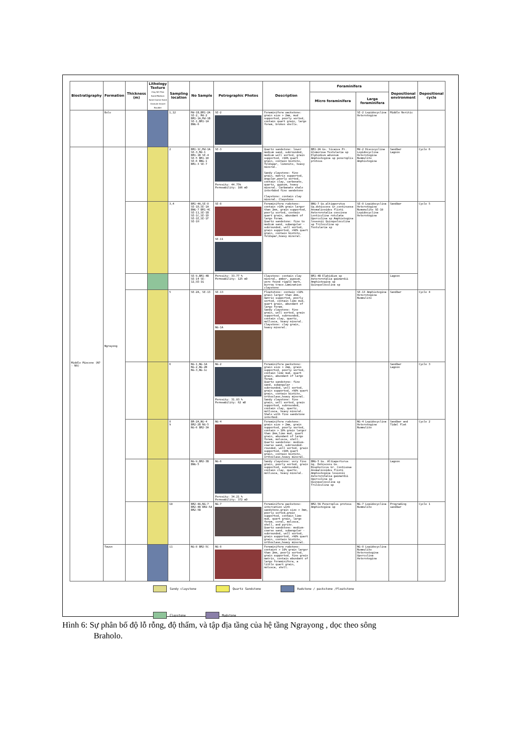| Biostratigraphy | Formation | Thickness (m) | Lithology Texture Clay Silt Fine Sand Medium Sand Coarse Sand Granule Gravel Boulder | Sampling location | No Sample | Petrographic Photos | Description | Foraminifera | | Depositional environment | Depositional cycle |
| --- | --- | --- | --- | --- | --- | --- | --- | --- | --- | --- | --- |
| | | | | | | | | Micro foraminifera | Large foraminifera | | |
| | Bulu | | | 1,12 | Md-1B,BR1-2A SE-2, Md-2 BR1-1A,Md-1B SE-1,BR1-1A BNG-6 | SE-2 | Foraminifera wackstone: grain size > 2mm, mud supported, poorly sorted, contain quart grain, large foram, broken shells. | | SE-2 Lepidocyclina Heterotegina | Middle Neritic | |
| Middle Miocene (N7 - N9) | Ngrayong | | | 2 | BR1-1C,Md-1A SE-3,Md-1 BR1-1B SE-4 SE-5 BR1-1D SE-6 BNG-1 BR1-3 SE-7 | SE-3 Porosity: 44.75% Permeability: 106 mD | Quartz sandstone: lower medium sand, subrounded, medium well sorted, grain supported, >90% quart grain, contain biotite, feldspar, limonite, heavy mineral. Sandy claystone: fine grain, matrix supported, angular,poorly sorted, contain clay, carbonate, quartz, gypsum, heavy mineral. Carbanate shale interbded fine sandstone Claystone: contain clay mineral. Claystone | BR1-2A Gs. Sicanus Pr. Glomerosa Textularia sp Elphidium advenum Amphistegina sp peneroplis proteus | Md-2 Discocyclina Lepidocyclina Heterotegina Nummulite Amphistegina | Sandbar Lagoon | Cycle 6 |
| | | | | 3,4 | BR1-4A,SE-8 SE-1D,SE-1A BNG-7 BR1-4C SE-11,SE-1B SE-1C,SE-1D SE-1E,SE-1F SE-1H | SE-8 SE-11 | Foraminifera rudstone: contain >10% grain larger than 2mm, grain supported, poorly sorted, contain quart grain, abundant of large foram. Quartz sandstone: fine to medium sand, subangular -subrounded, well sorted, grain supported, >90% quart grain, contain biotite, feldspar,heavy mineral. | BNG-7 Gs.altiaperutus Gq.dehiscens Gr.continuosa Anomalinoides flinti Asterorotalia concinna Lenticulina rotulata Operculina sp Amphistegina lessonii Quinqueloculina sp Triloculina sp Textularia sp | SE-8 Lepidocyclina Heterotegina Numemulite SE-10 Lepidocyclina Heterotegina | Sandbar | Cycle 5 |
| | | | | | SE-9,BR1-4B SE-14 SE-12,SE-1G | Porosity: 33.77 % Permeability: 125 mD | Claystone: contain clay mineral, amber, gypsum, were found ripple mark, burrow trace.Lamination claystone | BR1-4B Elphidium sp Asterorotalia gaimardii Amphistegina sp Quinqueloculina sp | | Lagoon | |
| | | | | 5 | SE-2A, SE-13 | SE-13 NG-1A | Floatstone: contain >10% grain larger than 2mm, matrix supported, poorly sorted, contain lime mud, quart grain, abundant of large foram. Sandy claystone: fine grain, well sorted, grain supported, subrounded, contain clay, quartz, mollusca, heavy mineral. Claystone: clay grain, heavy mineral. | | SE-13 Amphistegina Heterotegina Nummulite | Sandbar | Cycle 4 |
| | | | | 6 | NG-1,NG-1A NG-2,NG-2B NG-3,NG-1c | NG-2 Porosity: 31.03 % Permeability: 62 mD | Foraminifera packstone: grain size > 2mm, grain supported, poorly sorted, contain lime mud, quart grain, abundant of large foram. Quartz sandstone: fine sand, subangular - subrounded, well sorted, grain supported, >90% quart grain, contain biotite, orthoclase,heavy mineral. Sandy claystone: fine grain, well sorted, grain supported, subrounded, contain clay, quartz, mollusca, heavy mineral. Shale with fine sandstone interbed. | | | Sandbar Lagoon | Cycle 3 |
| | | | | 8 9 | BR-2A,NG-4 BR2-2B NG-5 NG-6 BR2-3A | NG-4 | Foraminifera rudstone: grain size > 2mm, grain supported, poorly sorted, contain > 10% grain larger than 2mm,lime mud, quart grain, abundant of large foram, molusca, shell. Quartz sandstone: medium-coarse sand, subrounded-rounded, well sorted, grain supported, >90% quart grain, contain biotite, orthoclase,heavy mineral. | | NG-4 Lepidocyclina Heterotegina Nummulite | Sandbar and Tidal flat | Cycle 2 |
| | | | | | NG-9,BR2-3B BNG-5 | NG-6 Porosity: 34.21 % Permeability: 372 mD | Sandy claystone: very fine grain, poorly sorted, grain supported, subrounded, contain clay, quartz, mollusca, heavy mineral. | BNG-5 Gs. Altiaperturus Gq. Dehiscens Gs. Bispherícus Gr. Contiuosa Anomalinoides flinti Amphistegina lessonii Asterorotalia gaimardii Operculina sp Quinqueloculina sp Triloculina sp | | Lagoon | |
| | | | | 10 | BR2-4A,NG-7 BR2-4B BR2-5A BR2-5B | NG-7 | Foraminifera packstone: intercation with sandstone,grain size > 3mm, poorly sorted,grain supported, contain lime mud, quart grain, large foram, coral, molusca, shell, and pyrite. Quartz sandstone: medium-coarse sand, subangular -subrounded, well sorted, grain supported, >90% quart grain, contain biotite, orthoclase,heavy mineral. | BR2-5A Peneroplus proteus Amphistegina sp | NG-7 Lepidocyclina Nummulite | Prograding sandbar | Cycle 1 |
| | Tawun | | | 11 | NG-8 BR2-5C | NG-8 | Foraminifera rudstone: containt > 10% grain larger than 2mm, poorly sorted, grain supported, fine grain matrix, contain abundant of large foraminifera, a little quart grain, molusca, shell. | | NG-8 Lepidocyclina Nummulite Heterostegina Operculina Asterotegina | | |
Sandy claystone
Quartz Sandstone
Rudstone / packstone /Floatstone
Claystone
Mudstone
Hình 6: Sự phân bố độ lỗ rỗng, độ thấm, và tập địa tầng của hệ tầng Ngrayong , dọc theo sông
Braholo.